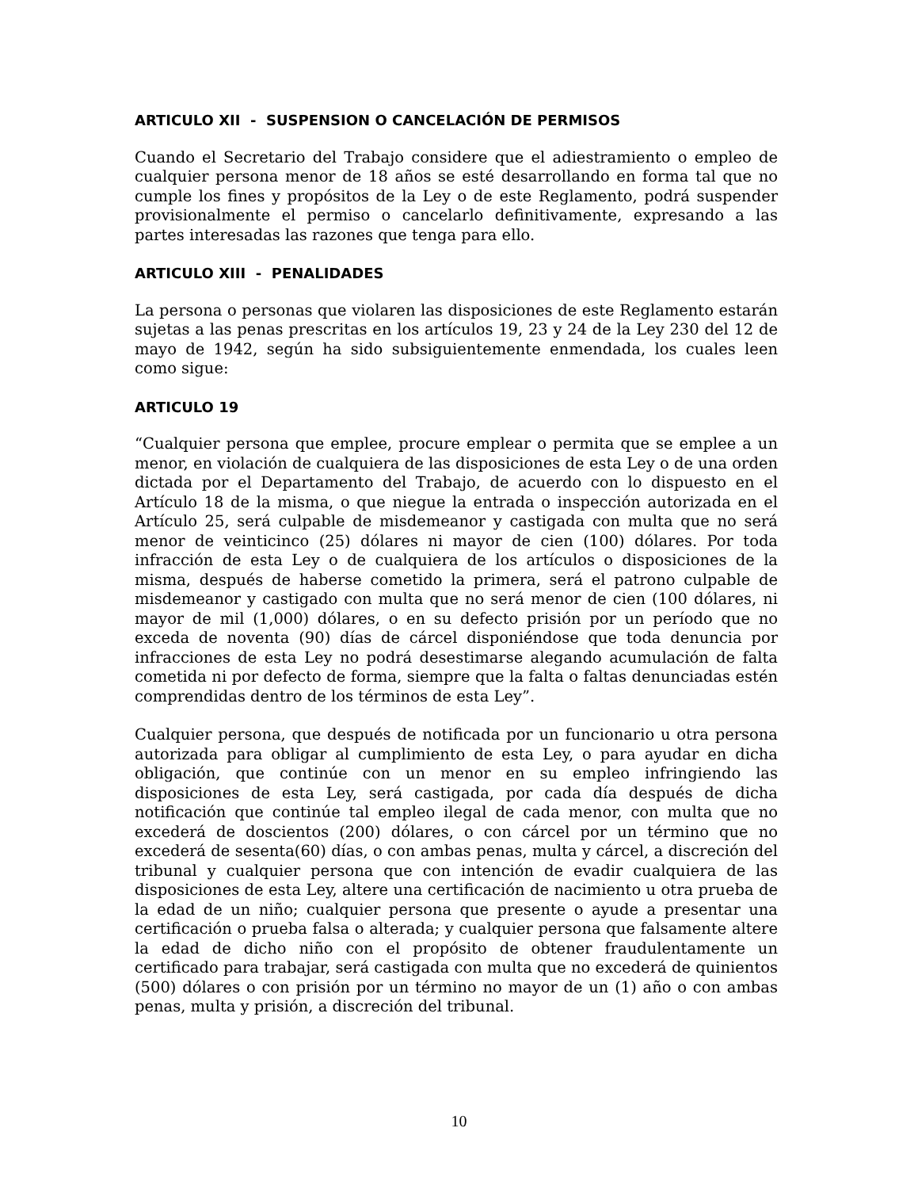ARTICULO XII - SUSPENSION O CANCELACIÓN DE PERMISOS
Cuando el Secretario del Trabajo considere que el adiestramiento o empleo de cualquier persona menor de 18 años se esté desarrollando en forma tal que no cumple los fines y propósitos de la Ley o de este Reglamento, podrá suspender provisionalmente el permiso o cancelarlo definitivamente, expresando a las partes interesadas las razones que tenga para ello.
ARTICULO XIII - PENALIDADES
La persona o personas que violaren las disposiciones de este Reglamento estarán sujetas a las penas prescritas en los artículos 19, 23 y 24 de la Ley 230 del 12 de mayo de 1942, según ha sido subsiguientemente enmendada, los cuales leen como sigue:
ARTICULO 19
“Cualquier persona que emplee, procure emplear o permita que se emplee a un menor, en violación de cualquiera de las disposiciones de esta Ley o de una orden dictada por el Departamento del Trabajo, de acuerdo con lo dispuesto en el Artículo 18 de la misma, o que niegue la entrada o inspección autorizada en el Artículo 25, será culpable de misdemeanor y castigada con multa que no será menor de veinticinco (25) dólares ni mayor de cien (100) dólares. Por toda infracción de esta Ley o de cualquiera de los artículos o disposiciones de la misma, después de haberse cometido la primera, será el patrono culpable de misdemeanor y castigado con multa que no será menor de cien (100 dólares, ni mayor de mil (1,000) dólares, o en su defecto prisión por un período que no exceda de noventa (90) días de cárcel disponiéndose que toda denuncia por infracciones de esta Ley no podrá desestimarse alegando acumulación de falta cometida ni por defecto de forma, siempre que la falta o faltas denunciadas estén comprendidas dentro de los términos de esta Ley”.
Cualquier persona, que después de notificada por un funcionario u otra persona autorizada para obligar al cumplimiento de esta Ley, o para ayudar en dicha obligación, que continúe con un menor en su empleo infringiendo las disposiciones de esta Ley, será castigada, por cada día después de dicha notificación que continúe tal empleo ilegal de cada menor, con multa que no excederá de doscientos (200) dólares, o con cárcel por un término que no excederá de sesenta(60) días, o con ambas penas, multa y cárcel, a discreción del tribunal y cualquier persona que con intención de evadir cualquiera de las disposiciones de esta Ley, altere una certificación de nacimiento u otra prueba de la edad de un niño; cualquier persona que presente o ayude a presentar una certificación o prueba falsa o alterada; y cualquier persona que falsamente altere la edad de dicho niño con el propósito de obtener fraudulentamente un certificado para trabajar, será castigada con multa que no excederá de quinientos (500) dólares o con prisión por un término no mayor de un (1) año o con ambas penas, multa y prisión, a discreción del tribunal.
10